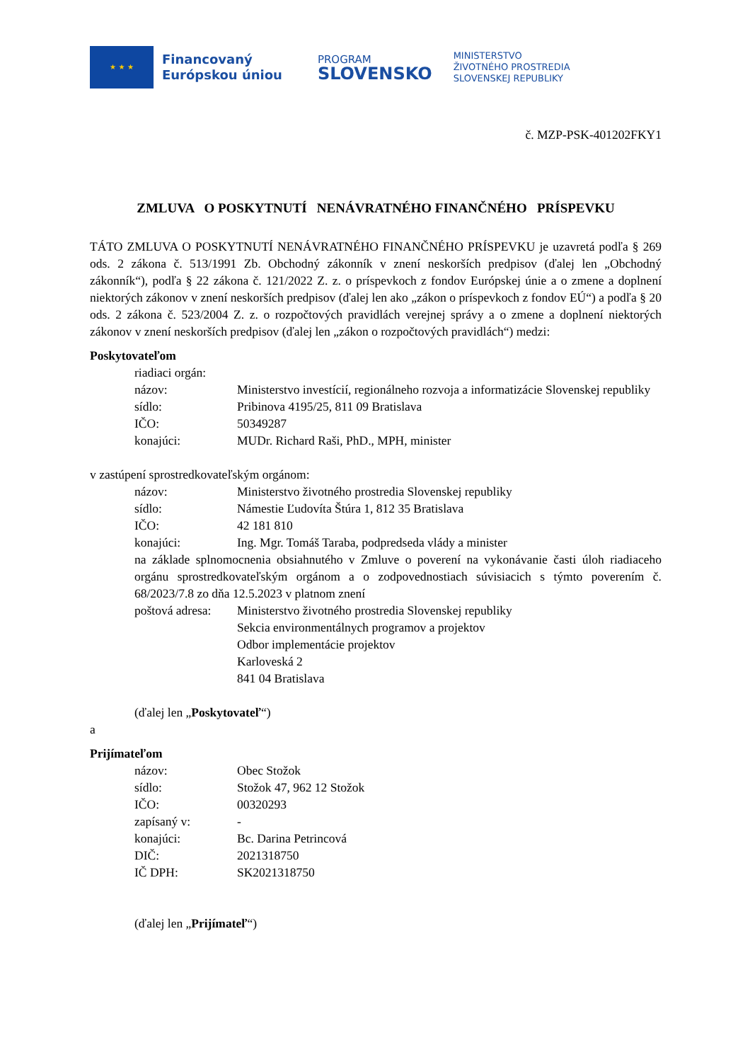★ ★ ★
Financovaný
Európskou úniou
PROGRAM
SLOVENSKO
MINISTERSTVO
ŽIVOTNÉHO PROSTREDIA
SLOVENSKEJ REPUBLIKY
č. MZP-PSK-401202FKY1
ZMLUVA O POSKYTNUTÍ NENÁVRATNÉHO FINANČNÉHO PRÍSPEVKU
TÁTO ZMLUVA O POSKYTNUTÍ NENÁVRATNÉHO FINANČNÉHO PRÍSPEVKU je uzavretá podľa § 269 ods. 2 zákona č. 513/1991 Zb. Obchodný zákonník v znení neskorších predpisov (ďalej len „Obchodný zákonník“), podľa § 22 zákona č. 121/2022 Z. z. o príspevkoch z fondov Európskej únie a o zmene a doplnení niektorých zákonov v znení neskorších predpisov (ďalej len ako „zákon o príspevkoch z fondov EÚ“) a podľa § 20 ods. 2 zákona č. 523/2004 Z. z. o rozpočtových pravidlách verejnej správy a o zmene a doplnení niektorých zákonov v znení neskorších predpisov (ďalej len „zákon o rozpočtových pravidlách“) medzi:
Poskytovateľom
riadiaci orgán:
názov: Ministerstvo investícií, regionálneho rozvoja a informatizácie Slovenskej republiky
sídlo: Pribinova 4195/25, 811 09 Bratislava
IČO: 50349287
konajúci: MUDr. Richard Raši, PhD., MPH, minister
v zastúpení sprostredkovateľským orgánom:
názov: Ministerstvo životného prostredia Slovenskej republiky
sídlo: Námestie Ľudovíta Štúra 1, 812 35 Bratislava
IČO: 42 181 810
konajúci: Ing. Mgr. Tomáš Taraba, podpredseda vlády a minister
na základe splnomocnenia obsiahnutého v Zmluve o poverení na vykonávanie časti úloh riadiaceho orgánu sprostredkovateľským orgánom a o zodpovednostiach súvisiacich s týmto poverením č. 68/2023/7.8 zo dňa 12.5.2023 v platnom znení
poštová adresa:
Ministerstvo životného prostredia Slovenskej republiky
Sekcia environmentálnych programov a projektov
Odbor implementácie projektov
Karloveská 2
841 04 Bratislava
(ďalej len „Poskytovateľ“)
a
Prijímateľom
názov: Obec Stožok
sídlo: Stožok 47, 962 12 Stožok
IČO: 00320293
zapísaný v: -
konajúci: Bc. Darina Petrincová
DIČ: 2021318750
IČ DPH: SK2021318750
(ďalej len „Prijímateľ“)